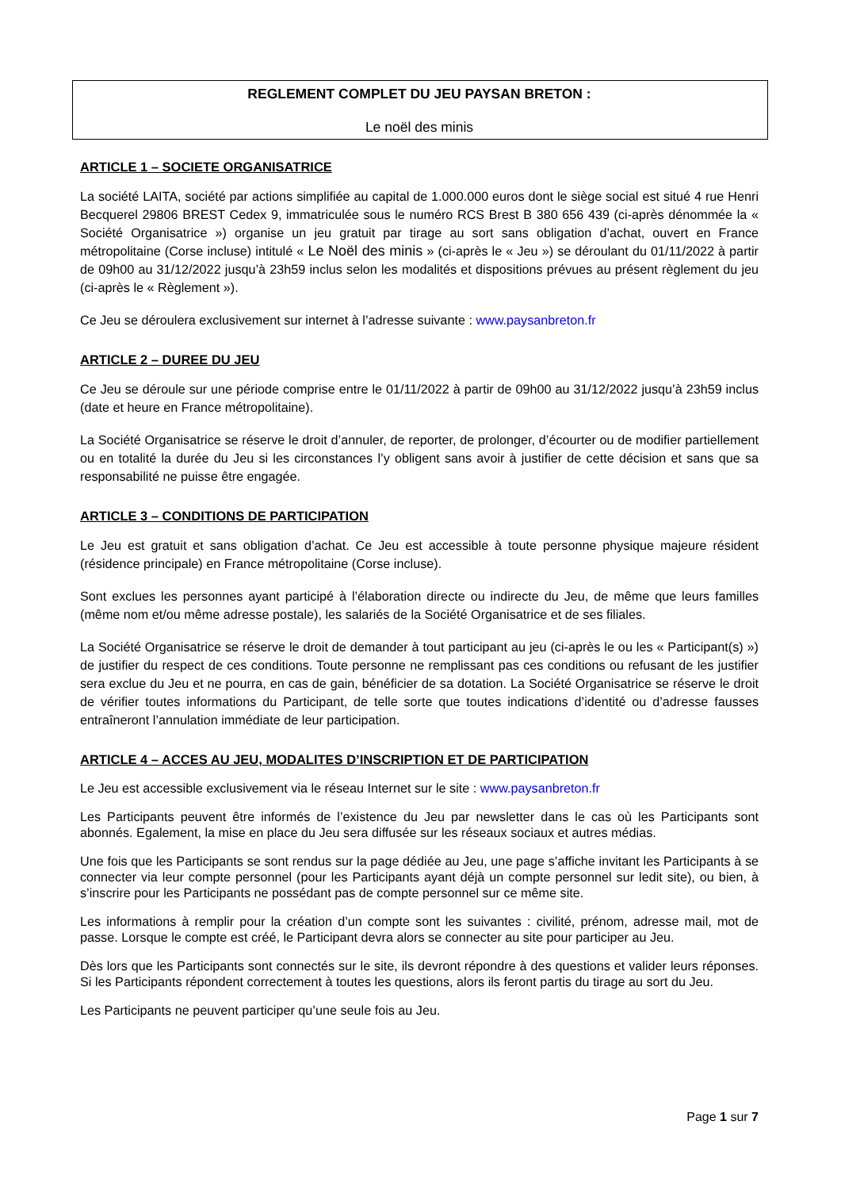REGLEMENT COMPLET DU JEU PAYSAN BRETON :
Le noël des minis
ARTICLE 1 – SOCIETE ORGANISATRICE
La société LAITA, société par actions simplifiée au capital de 1.000.000 euros dont le siège social est situé 4 rue Henri Becquerel 29806 BREST Cedex 9, immatriculée sous le numéro RCS Brest B 380 656 439 (ci-après dénommée la « Société Organisatrice ») organise un jeu gratuit par tirage au sort sans obligation d’achat, ouvert en France métropolitaine (Corse incluse) intitulé « Le Noël des minis » (ci-après le « Jeu ») se déroulant du 01/11/2022 à partir de 09h00 au 31/12/2022 jusqu’à 23h59 inclus selon les modalités et dispositions prévues au présent règlement du jeu (ci-après le « Règlement »).
Ce Jeu se déroulera exclusivement sur internet à l’adresse suivante : www.paysanbreton.fr
ARTICLE 2 – DUREE DU JEU
Ce Jeu se déroule sur une période comprise entre le 01/11/2022 à partir de 09h00 au 31/12/2022 jusqu’à 23h59 inclus (date et heure en France métropolitaine).
La Société Organisatrice se réserve le droit d’annuler, de reporter, de prolonger, d’écourter ou de modifier partiellement ou en totalité la durée du Jeu si les circonstances l’y obligent sans avoir à justifier de cette décision et sans que sa responsabilité ne puisse être engagée.
ARTICLE 3 – CONDITIONS DE PARTICIPATION
Le Jeu est gratuit et sans obligation d’achat. Ce Jeu est accessible à toute personne physique majeure résident (résidence principale) en France métropolitaine (Corse incluse).
Sont exclues les personnes ayant participé à l’élaboration directe ou indirecte du Jeu, de même que leurs familles (même nom et/ou même adresse postale), les salariés de la Société Organisatrice et de ses filiales.
La Société Organisatrice se réserve le droit de demander à tout participant au jeu (ci-après le ou les « Participant(s) ») de justifier du respect de ces conditions. Toute personne ne remplissant pas ces conditions ou refusant de les justifier sera exclue du Jeu et ne pourra, en cas de gain, bénéficier de sa dotation. La Société Organisatrice se réserve le droit de vérifier toutes informations du Participant, de telle sorte que toutes indications d’identité ou d’adresse fausses entraîneront l’annulation immédiate de leur participation.
ARTICLE 4 – ACCES AU JEU, MODALITES D’INSCRIPTION ET DE PARTICIPATION
Le Jeu est accessible exclusivement via le réseau Internet sur le site : www.paysanbreton.fr
Les Participants peuvent être informés de l’existence du Jeu par newsletter dans le cas où les Participants sont abonnés. Egalement, la mise en place du Jeu sera diffusée sur les réseaux sociaux et autres médias.
Une fois que les Participants se sont rendus sur la page dédiée au Jeu, une page s’affiche invitant les Participants à se connecter via leur compte personnel (pour les Participants ayant déjà un compte personnel sur ledit site), ou bien, à s’inscrire pour les Participants ne possédant pas de compte personnel sur ce même site.
Les informations à remplir pour la création d’un compte sont les suivantes : civilité, prénom, adresse mail, mot de passe. Lorsque le compte est créé, le Participant devra alors se connecter au site pour participer au Jeu.
Dès lors que les Participants sont connectés sur le site, ils devront répondre à des questions et valider leurs réponses. Si les Participants répondent correctement à toutes les questions, alors ils feront partis du tirage au sort du Jeu.
Les Participants ne peuvent participer qu’une seule fois au Jeu.
Page 1 sur 7